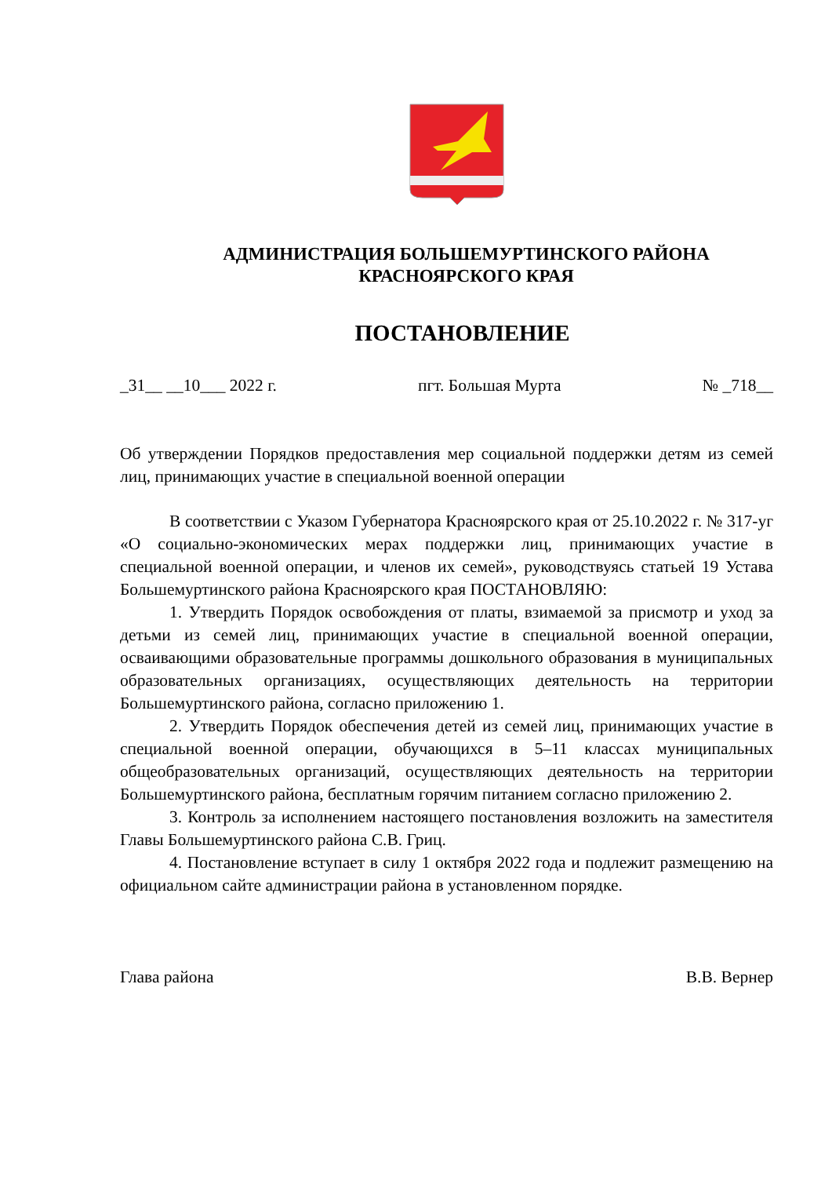АДМИНИСТРАЦИЯ БОЛЬШЕМУРТИНСКОГО РАЙОНА
КРАСНОЯРСКОГО КРАЯ
ПОСТАНОВЛЕНИЕ
_31__ __10___ 2022 г. пгт. Большая Мурта № _718__
Об утверждении Порядков предоставления мер социальной поддержки детям из семей лиц, принимающих участие в специальной военной операции
В соответствии с Указом Губернатора Красноярского края от 25.10.2022 г. № 317-уг «О социально-экономических мерах поддержки лиц, принимающих участие в специальной военной операции, и членов их семей», руководствуясь статьей 19 Устава Большемуртинского района Красноярского края ПОСТАНОВЛЯЮ:
1. Утвердить Порядок освобождения от платы, взимаемой за присмотр и уход за детьми из семей лиц, принимающих участие в специальной военной операции, осваивающими образовательные программы дошкольного образования в муниципальных образовательных организациях, осуществляющих деятельность на территории Большемуртинского района, согласно приложению 1.
2. Утвердить Порядок обеспечения детей из семей лиц, принимающих участие в специальной военной операции, обучающихся в 5–11 классах муниципальных общеобразовательных организаций, осуществляющих деятельность на территории Большемуртинского района, бесплатным горячим питанием согласно приложению 2.
3. Контроль за исполнением настоящего постановления возложить на заместителя Главы Большемуртинского района С.В. Гриц.
4. Постановление вступает в силу 1 октября 2022 года и подлежит размещению на официальном сайте администрации района в установленном порядке.
Глава района В.В. Вернер